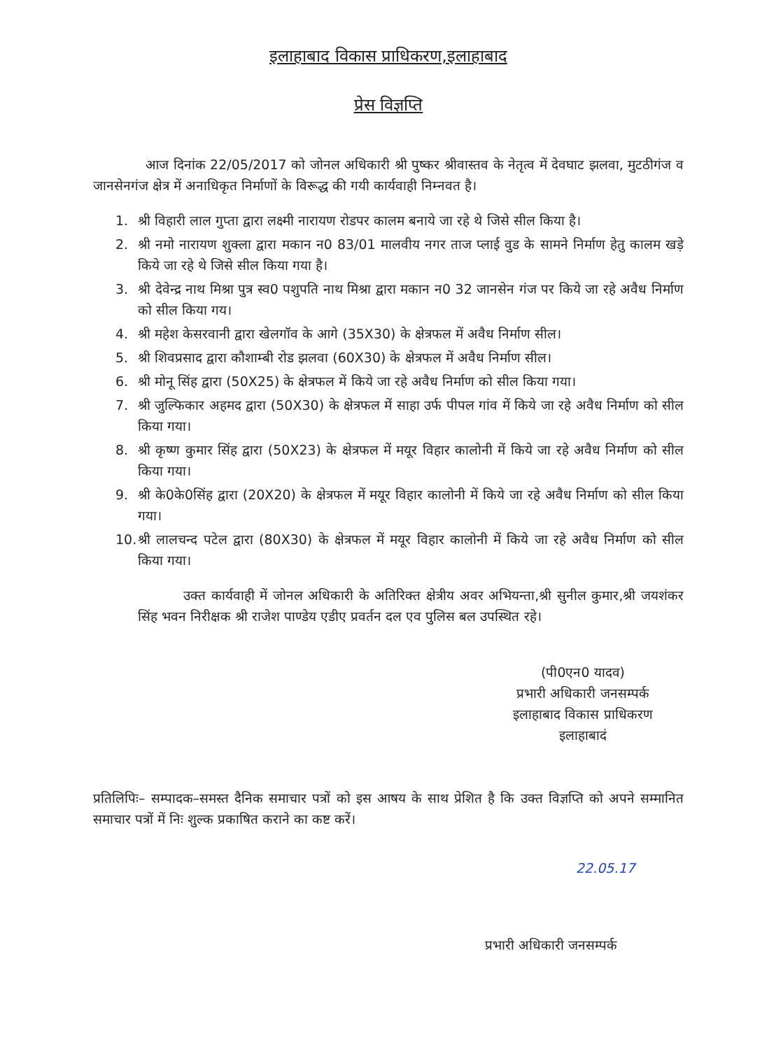इलाहाबाद विकास प्राधिकरण,इलाहाबाद
प्रेस विज्ञप्ति
आज दिनांक 22/05/2017 को जोनल अधिकारी श्री पुष्कर श्रीवास्तव के नेतृत्व में देवघाट झलवा, मुटठीगंज व जानसेनगंज क्षेत्र में अनाधिकृत निर्माणों के विरूद्ध की गयी कार्यवाही निम्नवत है।
1. श्री विहारी लाल गुप्ता द्वारा लक्ष्मी नारायण रोडपर कालम बनाये जा रहे थे जिसे सील किया है।
2. श्री नमो नारायण शुक्ला द्वारा मकान न0 83/01 मालवीय नगर ताज प्लाई वुड के सामने निर्माण हेतु कालम खड़े किये जा रहे थे जिसे सील किया गया है।
3. श्री देवेन्द्र नाथ मिश्रा पुत्र स्व0 पशुपति नाथ मिश्रा द्वारा मकान न0 32 जानसेन गंज पर किये जा रहे अवैध निर्माण को सील किया गय।
4. श्री महेश केसरवानी द्वारा खेलगॉव के आगे (35X30) के क्षेत्रफल में अवैध निर्माण सील।
5. श्री शिवप्रसाद द्वारा कौशाम्बी रोड झलवा (60X30) के क्षेत्रफल में अवैध निर्माण सील।
6. श्री मोनू सिंह द्वारा (50X25) के क्षेत्रफल में किये जा रहे अवैध निर्माण को सील किया गया।
7. श्री जुल्फिकार अहमद द्वारा (50X30) के क्षेत्रफल में साहा उर्फ पीपल गांव में किये जा रहे अवैध निर्माण को सील किया गया।
8. श्री कृष्ण कुमार सिंह द्वारा (50X23) के क्षेत्रफल में मयूर विहार कालोनी में किये जा रहे अवैध निर्माण को सील किया गया।
9. श्री के0के0सिंह द्वारा (20X20) के क्षेत्रफल में मयूर विहार कालोनी में किये जा रहे अवैध निर्माण को सील किया गया।
10. श्री लालचन्द पटेल द्वारा (80X30) के क्षेत्रफल में मयूर विहार कालोनी में किये जा रहे अवैध निर्माण को सील किया गया।
उक्त कार्यवाही में जोनल अधिकारी के अतिरिक्त क्षेत्रीय अवर अभियन्ता,श्री सुनील कुमार,श्री जयशंकर सिंह भवन निरीक्षक श्री राजेश पाण्डेय एडीए प्रवर्तन दल एव पुलिस बल उपस्थित रहे।
(पी0एन0 यादव)
प्रभारी अधिकारी जनसम्पर्क
इलाहाबाद विकास प्राधिकरण
इलाहाबादं
प्रतिलिपिः– सम्पादक–समस्त दैनिक समाचार पत्रों को इस आषय के साथ प्रेशित है कि उक्त विज्ञप्ति को अपने सम्मानित समाचार पत्रों में निः शुल्क प्रकाषित कराने का कष्ट करें।
22.05.17
प्रभारी अधिकारी जनसम्पर्क